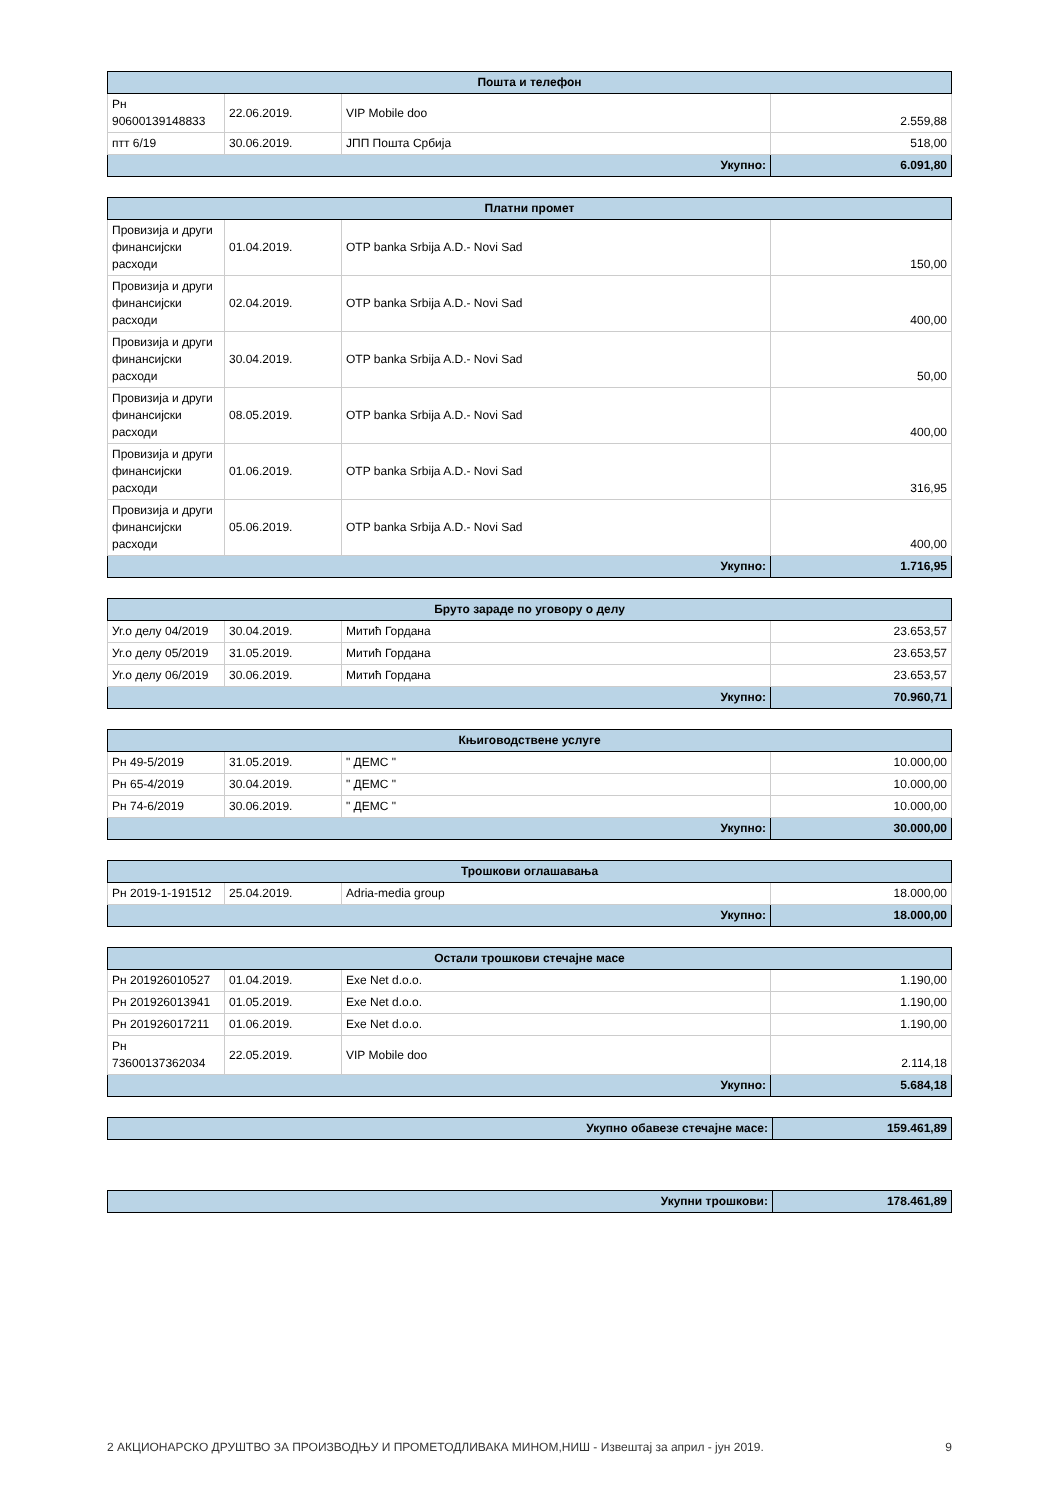| Пошта и телефон | | | |
| --- | --- | --- | --- |
| Рн 90600139148833 | 22.06.2019. | VIP Mobile doo | 2.559,88 |
| птт 6/19 | 30.06.2019. | ЈПП Пошта Србија | 518,00 |
| Укупно: | | | 6.091,80 |
| Платни промет | | | |
| --- | --- | --- | --- |
| Провизија и други финансијски расходи | 01.04.2019. | OTP banka Srbija A.D.- Novi Sad | 150,00 |
| Провизија и други финансијски расходи | 02.04.2019. | OTP banka Srbija A.D.- Novi Sad | 400,00 |
| Провизија и други финансијски расходи | 30.04.2019. | OTP banka Srbija A.D.- Novi Sad | 50,00 |
| Провизија и други финансијски расходи | 08.05.2019. | OTP banka Srbija A.D.- Novi Sad | 400,00 |
| Провизија и други финансијски расходи | 01.06.2019. | OTP banka Srbija A.D.- Novi Sad | 316,95 |
| Провизија и други финансијски расходи | 05.06.2019. | OTP banka Srbija A.D.- Novi Sad | 400,00 |
| Укупно: | | | 1.716,95 |
| Бруто зараде по уговору о делу | | | |
| --- | --- | --- | --- |
| Уг.о делу 04/2019 | 30.04.2019. | Митић Гордана | 23.653,57 |
| Уг.о делу 05/2019 | 31.05.2019. | Митић Гордана | 23.653,57 |
| Уг.о делу 06/2019 | 30.06.2019. | Митић Гордана | 23.653,57 |
| Укупно: | | | 70.960,71 |
| Књиговодствене услуге | | | |
| --- | --- | --- | --- |
| Рн 49-5/2019 | 31.05.2019. | " ДЕМС " | 10.000,00 |
| Рн 65-4/2019 | 30.04.2019. | " ДЕМС " | 10.000,00 |
| Рн 74-6/2019 | 30.06.2019. | " ДЕМС " | 10.000,00 |
| Укупно: | | | 30.000,00 |
| Трошкови оглашавања | | | |
| --- | --- | --- | --- |
| Рн 2019-1-191512 | 25.04.2019. | Adria-media group | 18.000,00 |
| Укупно: | | | 18.000,00 |
| Остали трошкови стечајне масе | | | |
| --- | --- | --- | --- |
| Рн 201926010527 | 01.04.2019. | Exe Net d.o.o. | 1.190,00 |
| Рн 201926013941 | 01.05.2019. | Exe Net d.o.o. | 1.190,00 |
| Рн 201926017211 | 01.06.2019. | Exe Net d.o.o. | 1.190,00 |
| Рн 73600137362034 | 22.05.2019. | VIP Mobile doo | 2.114,18 |
| Укупно: | | | 5.684,18 |
| Укупно обавезе стечајне масе: | 159.461,89 |
| Укупни трошкови: | 178.461,89 |
2 АКЦИОНАРСКО ДРУШТВО ЗА ПРОИЗВОДЊУ И ПРОМЕТОДЛИВАКА МИНОМ,НИШ - Извештај за април - јун 2019. 9